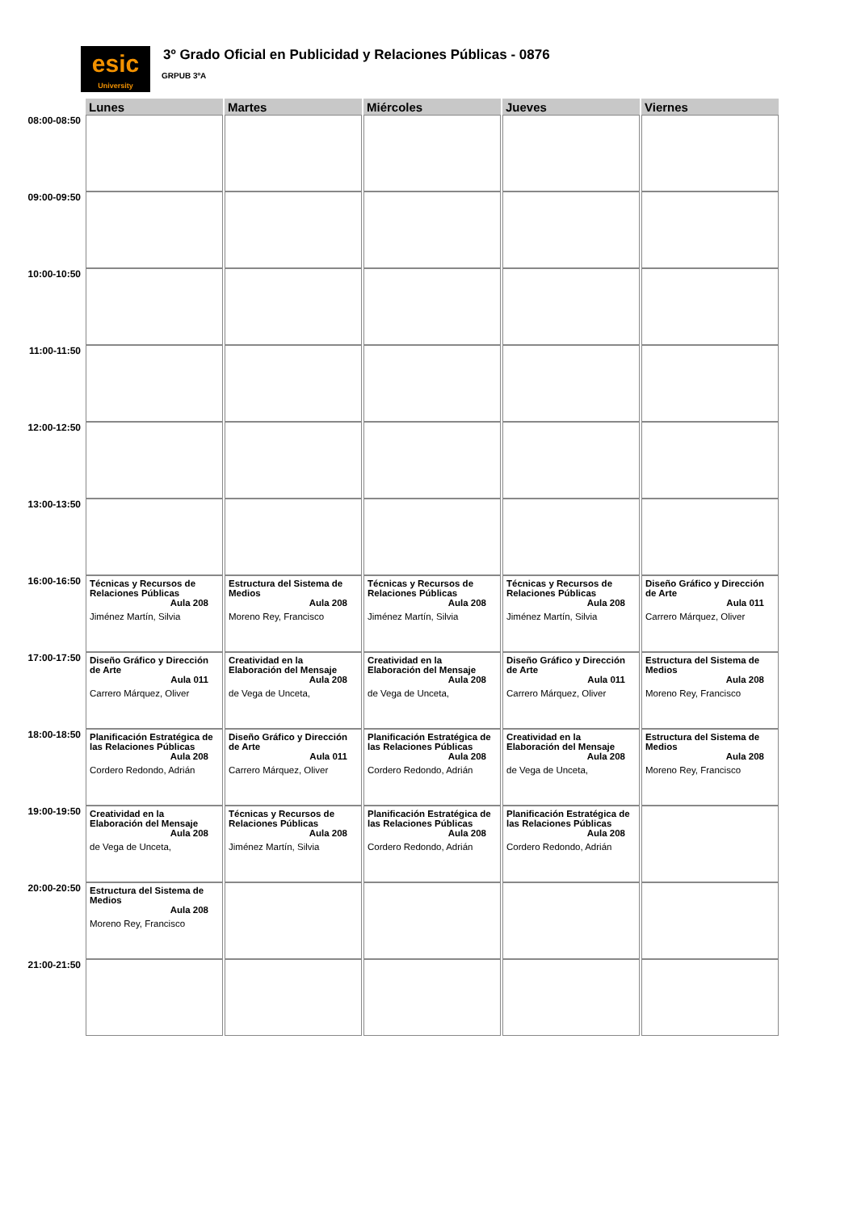esic
University
3º Grado Oficial en Publicidad y Relaciones Públicas - 0876
GRPUB 3ºA
| | Lunes | Martes | Miércoles | Jueves | Viernes |
| --- | --- | --- | --- | --- | --- |
| 08:00-08:50 | | | | | |
| 09:00-09:50 | | | | | |
| 10:00-10:50 | | | | | |
| 11:00-11:50 | | | | | |
| 12:00-12:50 | | | | | |
| 13:00-13:50 | | | | | |
| 16:00-16:50 | Técnicas y Recursos de Relaciones Públicas Aula 208 Jiménez Martín, Silvia | Estructura del Sistema de Medios Aula 208 Moreno Rey, Francisco | Técnicas y Recursos de Relaciones Públicas Aula 208 Jiménez Martín, Silvia | Técnicas y Recursos de Relaciones Públicas Aula 208 Jiménez Martín, Silvia | Diseño Gráfico y Dirección de Arte Aula 011 Carrero Márquez, Oliver |
| 17:00-17:50 | Diseño Gráfico y Dirección de Arte Aula 011 Carrero Márquez, Oliver | Creatividad en la Elaboración del Mensaje Aula 208 de Vega de Unceta, | Creatividad en la Elaboración del Mensaje Aula 208 de Vega de Unceta, | Diseño Gráfico y Dirección de Arte Aula 011 Carrero Márquez, Oliver | Estructura del Sistema de Medios Aula 208 Moreno Rey, Francisco |
| 18:00-18:50 | Planificación Estratégica de las Relaciones Públicas Aula 208 Cordero Redondo, Adrián | Diseño Gráfico y Dirección de Arte Aula 011 Carrero Márquez, Oliver | Planificación Estratégica de las Relaciones Públicas Aula 208 Cordero Redondo, Adrián | Creatividad en la Elaboración del Mensaje Aula 208 de Vega de Unceta, | Estructura del Sistema de Medios Aula 208 Moreno Rey, Francisco |
| 19:00-19:50 | Creatividad en la Elaboración del Mensaje Aula 208 de Vega de Unceta, | Técnicas y Recursos de Relaciones Públicas Aula 208 Jiménez Martín, Silvia | Planificación Estratégica de las Relaciones Públicas Aula 208 Cordero Redondo, Adrián | Planificación Estratégica de las Relaciones Públicas Aula 208 Cordero Redondo, Adrián | |
| 20:00-20:50 | Estructura del Sistema de Medios Aula 208 Moreno Rey, Francisco | | | | |
| 21:00-21:50 | | | | | |